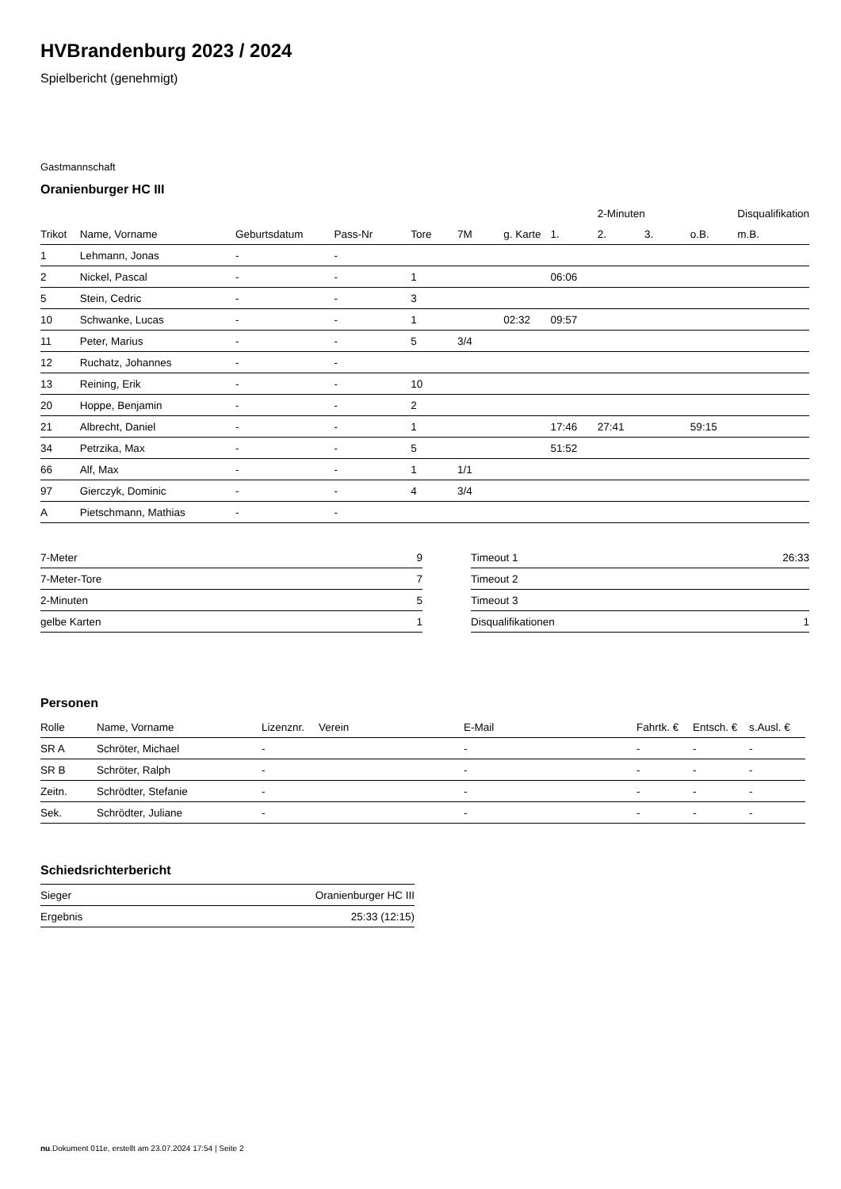HVBrandenburg 2023 / 2024
Spielbericht (genehmigt)
Gastmannschaft
Oranienburger HC III
| | | | | | | | | 2-Minuten | | | Disqualifikation |
| --- | --- | --- | --- | --- | --- | --- | --- | --- | --- | --- | --- |
| Trikot | Name, Vorname | Geburtsdatum | Pass-Nr | Tore | 7M | g. Karte | 1. | 2. | 3. | o.B. | m.B. |
| 1 | Lehmann, Jonas | - | - | | | | | | | | |
| 2 | Nickel, Pascal | - | - | 1 | | | 06:06 | | | | |
| 5 | Stein, Cedric | - | - | 3 | | | | | | | |
| 10 | Schwanke, Lucas | - | - | 1 | | 02:32 | 09:57 | | | | |
| 11 | Peter, Marius | - | - | 5 | 3/4 | | | | | | |
| 12 | Ruchatz, Johannes | - | - | | | | | | | | |
| 13 | Reining, Erik | - | - | 10 | | | | | | | |
| 20 | Hoppe, Benjamin | - | - | 2 | | | | | | | |
| 21 | Albrecht, Daniel | - | - | 1 | | | 17:46 | 27:41 | | 59:15 | |
| 34 | Petrzika, Max | - | - | 5 | | | 51:52 | | | | |
| 66 | Alf, Max | - | - | 1 | 1/1 | | | | | | |
| 97 | Gierczyk, Dominic | - | - | 4 | 3/4 | | | | | | |
| A | Pietschmann, Mathias | - | - | | | | | | | | |
| 7-Meter | 9 |
| 7-Meter-Tore | 7 |
| 2-Minuten | 5 |
| gelbe Karten | 1 |
| Timeout 1 | 26:33 |
| Timeout 2 | |
| Timeout 3 | |
| Disqualifikationen | 1 |
Personen
| Rolle | Name, Vorname | Lizenznr. | Verein | E-Mail | Fahrtk. € | Entsch. € | s.Ausl. € |
| --- | --- | --- | --- | --- | --- | --- | --- |
| SR A | Schröter, Michael | - | | - | - | - | - |
| SR B | Schröter, Ralph | - | | - | - | - | - |
| Zeitn. | Schrödter, Stefanie | - | | - | - | - | - |
| Sek. | Schrödter, Juliane | - | | - | - | - | - |
Schiedsrichterbericht
| Sieger | Oranienburger HC III |
| Ergebnis | 25:33 (12:15) |
nu.Dokument 011e, erstellt am 23.07.2024 17:54 | Seite 2